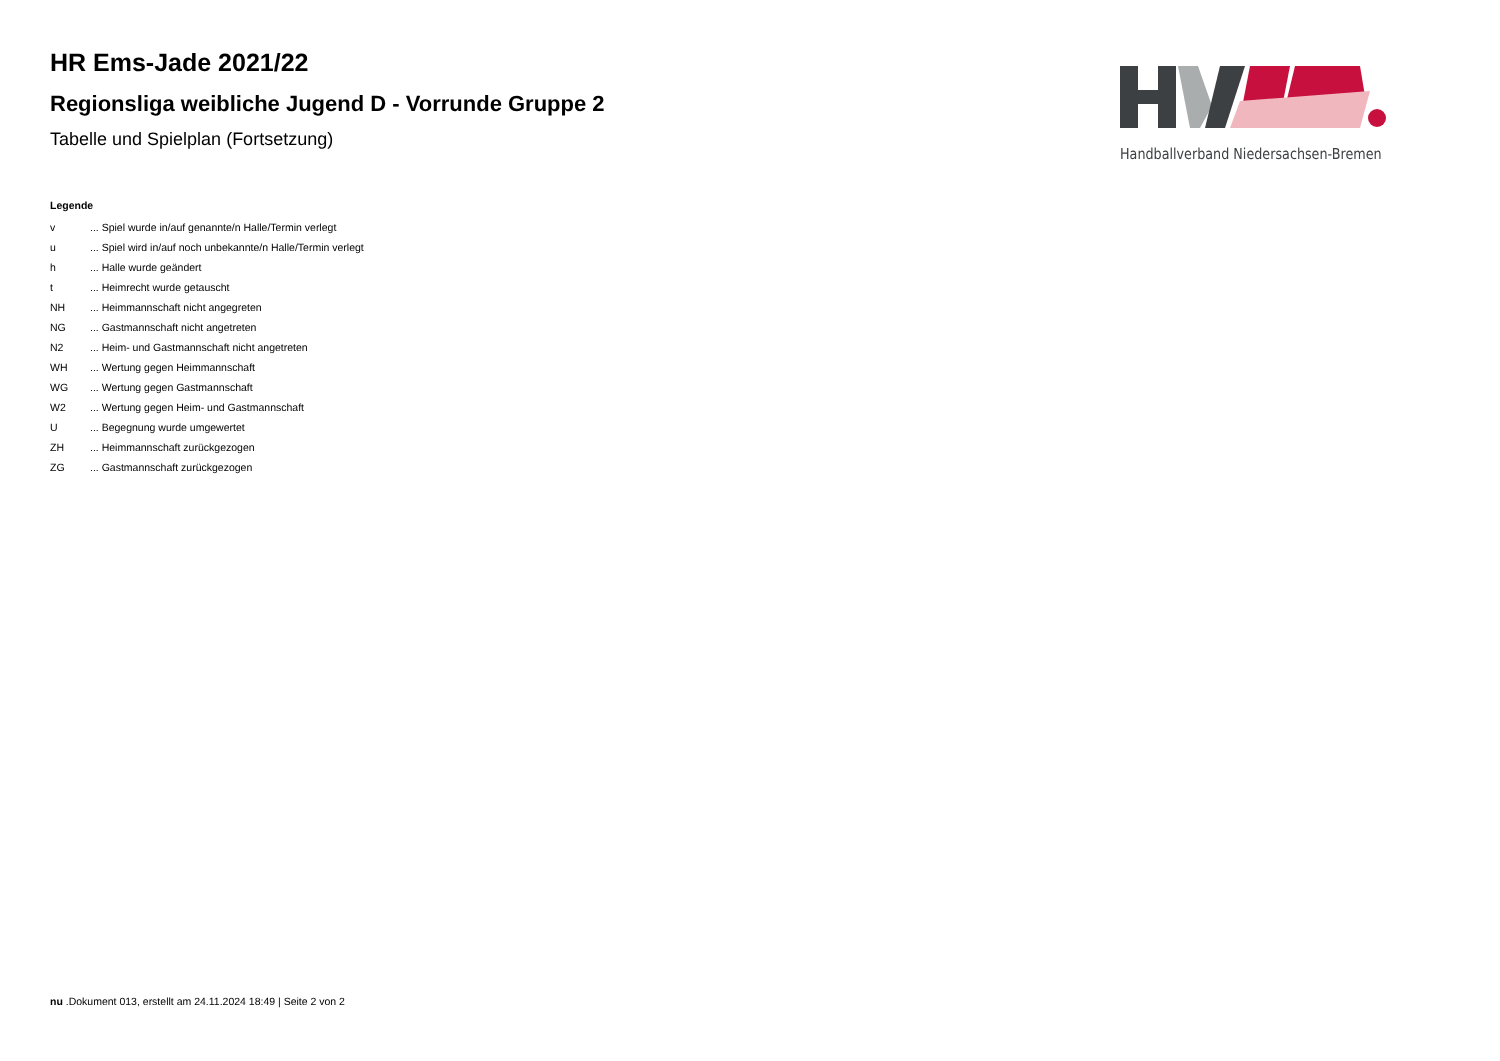HR Ems-Jade 2021/22
Regionsliga weibliche Jugend D - Vorrunde Gruppe 2
Tabelle und Spielplan (Fortsetzung)
Handballverband Niedersachsen-Bremen
Legende
| v | ... Spiel wurde in/auf genannte/n Halle/Termin verlegt |
| u | ... Spiel wird in/auf noch unbekannte/n Halle/Termin verlegt |
| h | ... Halle wurde geändert |
| t | ... Heimrecht wurde getauscht |
| NH | ... Heimmannschaft nicht angegreten |
| NG | ... Gastmannschaft nicht angetreten |
| N2 | ... Heim- und Gastmannschaft nicht angetreten |
| WH | ... Wertung gegen Heimmannschaft |
| WG | ... Wertung gegen Gastmannschaft |
| W2 | ... Wertung gegen Heim- und Gastmannschaft |
| U | ... Begegnung wurde umgewertet |
| ZH | ... Heimmannschaft zurückgezogen |
| ZG | ... Gastmannschaft zurückgezogen |
nu .Dokument 013, erstellt am 24.11.2024 18:49 | Seite 2 von 2